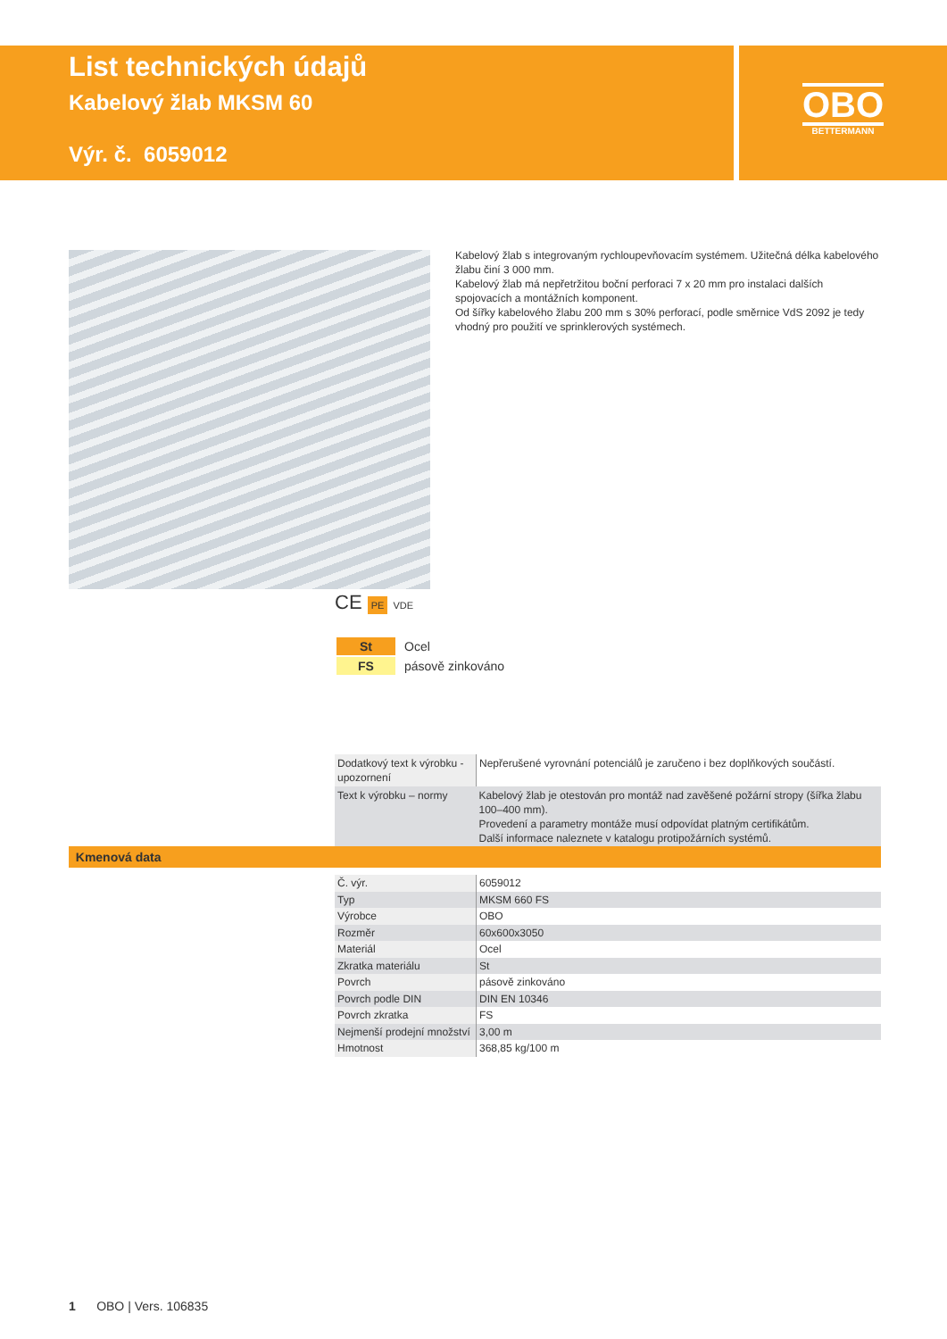List technických údajů
Kabelový žlab MKSM 60
Výr. č. 6059012
OBO
BETTERMANN
Kabelový žlab s integrovaným rychloupevňovacím systémem. Užitečná délka kabelového žlabu činí 3 000 mm.
Kabelový žlab má nepřetržitou boční perforaci 7 x 20 mm pro instalaci dalších spojovacích a montážních komponent.
Od šířky kabelového žlabu 200 mm s 30% perforací, podle směrnice VdS 2092 je tedy vhodný pro použití ve sprinklerových systémech.
CE PE VDE
| St | Ocel |
| FS | pásově zinkováno |
| Dodatkový text k výrobku - upozornení | Nepřerušené vyrovnání potenciálů je zaručeno i bez doplňkových součástí. |
| Text k výrobku – normy | Kabelový žlab je otestován pro montáž nad zavěšené požární stropy (šířka žlabu 100–400 mm). Provedení a parametry montáže musí odpovídat platným certifikátům. Další informace naleznete v katalogu protipožárních systémů. |
Kmenová data
| Č. výr. | 6059012 |
| Typ | MKSM 660 FS |
| Výrobce | OBO |
| Rozměr | 60x600x3050 |
| Materiál | Ocel |
| Zkratka materiálu | St |
| Povrch | pásově zinkováno |
| Povrch podle DIN | DIN EN 10346 |
| Povrch zkratka | FS |
| Nejmenší prodejní množství | 3,00 m |
| Hmotnost | 368,85 kg/100 m |
1 OBO | Vers. 106835